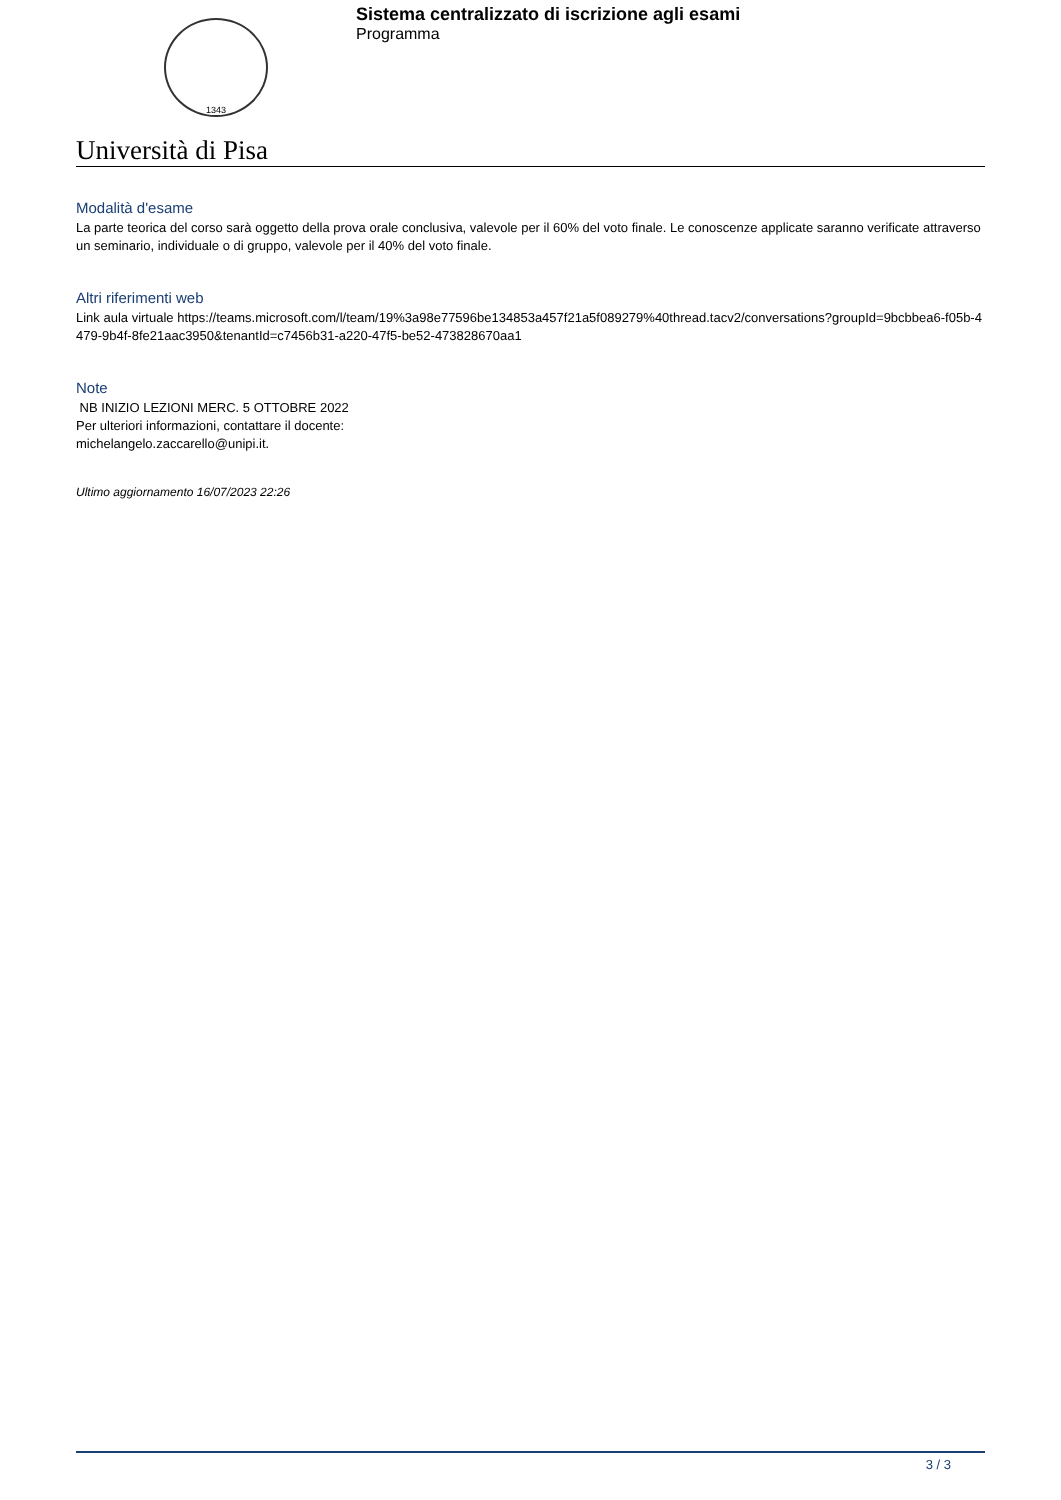1343
Sistema centralizzato di iscrizione agli esami
Programma
Università di Pisa
Modalità d'esame
La parte teorica del corso sarà oggetto della prova orale conclusiva, valevole per il 60% del voto finale. Le conoscenze applicate saranno verificate attraverso un seminario, individuale o di gruppo, valevole per il 40% del voto finale.
Altri riferimenti web
Link aula virtuale https://teams.microsoft.com/l/team/19%3a98e77596be134853a457f21a5f089279%40thread.tacv2/conversations?groupId=9bcbbea6-f05b-4479-9b4f-8fe21aac3950&tenantId=c7456b31-a220-47f5-be52-473828670aa1
Note
NB INIZIO LEZIONI MERC. 5 OTTOBRE 2022
Per ulteriori informazioni, contattare il docente:
michelangelo.zaccarello@unipi.it.
Ultimo aggiornamento 16/07/2023 22:26
3 / 3